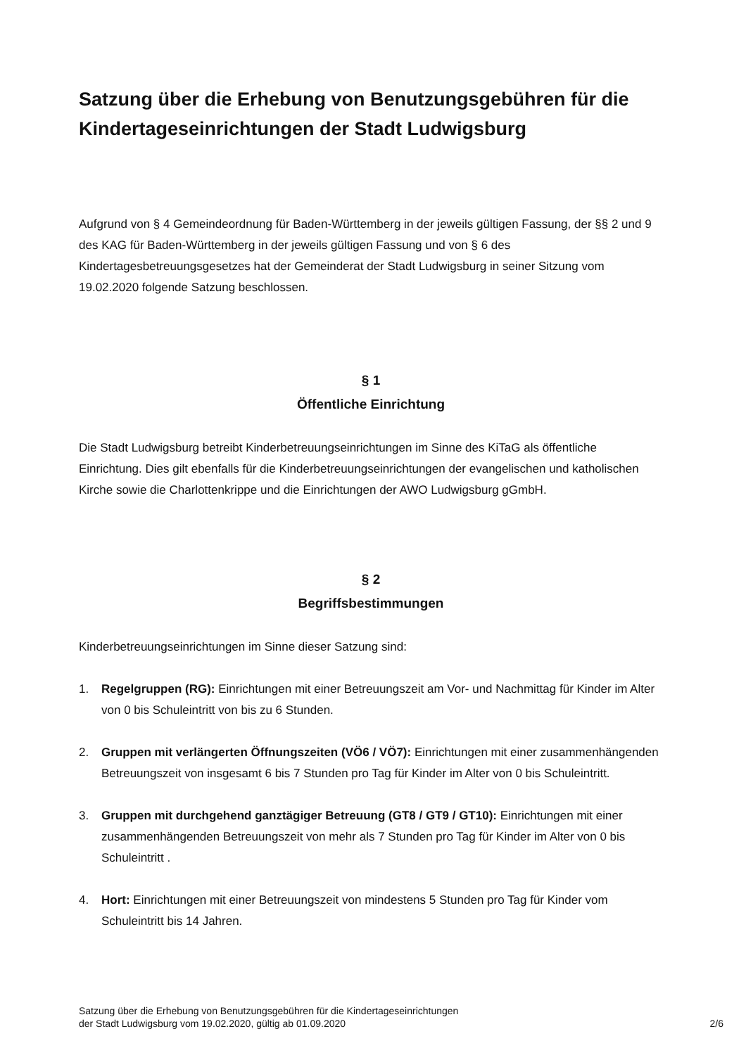Satzung über die Erhebung von Benutzungsgebühren für die Kindertageseinrichtungen der Stadt Ludwigsburg
Aufgrund von § 4 Gemeindeordnung für Baden-Württemberg in der jeweils gültigen Fassung, der §§ 2 und 9 des KAG für Baden-Württemberg in der jeweils gültigen Fassung und von § 6 des Kindertagesbetreuungsgesetzes hat der Gemeinderat der Stadt Ludwigsburg in seiner Sitzung vom 19.02.2020 folgende Satzung beschlossen.
§ 1
Öffentliche Einrichtung
Die Stadt Ludwigsburg betreibt Kinderbetreuungseinrichtungen im Sinne des KiTaG als öffentliche Einrichtung. Dies gilt ebenfalls für die Kinderbetreuungseinrichtungen der evangelischen und katholischen Kirche sowie die Charlottenkrippe und die Einrichtungen der AWO Ludwigsburg gGmbH.
§ 2
Begriffsbestimmungen
Kinderbetreuungseinrichtungen im Sinne dieser Satzung sind:
1. Regelgruppen (RG): Einrichtungen mit einer Betreuungszeit am Vor- und Nachmittag für Kinder im Alter von 0 bis Schuleintritt von bis zu 6 Stunden.
2. Gruppen mit verlängerten Öffnungszeiten (VÖ6 / VÖ7): Einrichtungen mit einer zusammenhängenden Betreuungszeit von insgesamt 6 bis 7 Stunden pro Tag für Kinder im Alter von 0 bis Schuleintritt.
3. Gruppen mit durchgehend ganztägiger Betreuung (GT8 / GT9 / GT10): Einrichtungen mit einer zusammenhängenden Betreuungszeit von mehr als 7 Stunden pro Tag für Kinder im Alter von 0 bis Schuleintritt .
4. Hort: Einrichtungen mit einer Betreuungszeit von mindestens 5 Stunden pro Tag für Kinder vom Schuleintritt bis 14 Jahren.
Satzung über die Erhebung von Benutzungsgebühren für die Kindertageseinrichtungen
der Stadt Ludwigsburg vom 19.02.2020, gültig ab 01.09.2020
2/6